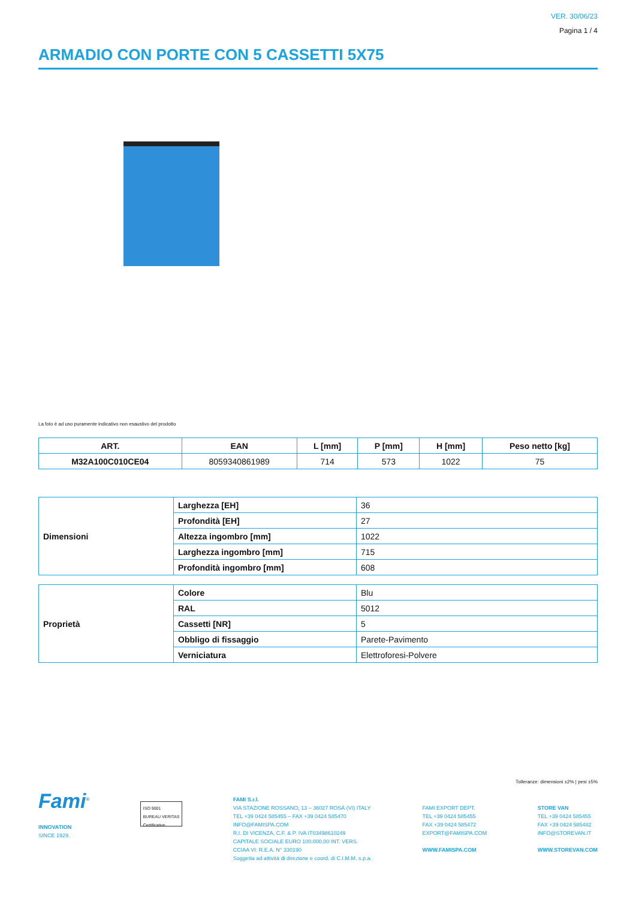VER. 30/06/23
Pagina 1 / 4
ARMADIO CON PORTE CON 5 CASSETTI 5X75
La foto è ad uso puramente indicativo non esaustivo del prodotto
| ART. | EAN | L [mm] | P [mm] | H [mm] | Peso netto [kg] |
| --- | --- | --- | --- | --- | --- |
| M32A100C010CE04 | 8059340861989 | 714 | 573 | 1022 | 75 |
| Dimensioni | Larghezza [EH] | 36 |
| | Profondità [EH] | 27 |
| | Altezza ingombro [mm] | 1022 |
| | Larghezza ingombro [mm] | 715 |
| | Profondità ingombro [mm] | 608 |
| Proprietà | Colore | Blu |
| | RAL | 5012 |
| | Cassetti [NR] | 5 |
| | Obbligo di fissaggio | Parete-Pavimento |
| | Verniciatura | Elettroforesi-Polvere |
Tolleranze: dimensioni ±2% | pesi ±5%
Fami<sup>®</sup>
INNOVATION
SINCE 1929.
ISO 9001
BUREAU VERITAS
Certification
FAMI S.r.l.
VIA STAZIONE ROSSANO, 13 – 36027 ROSÀ (VI) ITALY
TEL +39 0424 585455 – FAX +39 0424 585470
INFO@FAMISPA.COM
R.I. DI VICENZA, C.F. & P. IVA IT03498610249
CAPITALE SOCIALE EURO 100.000,00 INT. VERS.
CCIAA VI: R.E.A. N° 330190
Soggetta ad attività di direzione e coord. di C.I.M.M. s.p.a.
FAMI EXPORT DEPT.
TEL +39 0424 585455
FAX +39 0424 585472
EXPORT@FAMISPA.COM
WWW.FAMISPA.COM
STORE VAN
TEL +39 0424 585455
FAX +39 0424 585482
INFO@STOREVAN.IT
WWW.STOREVAN.COM